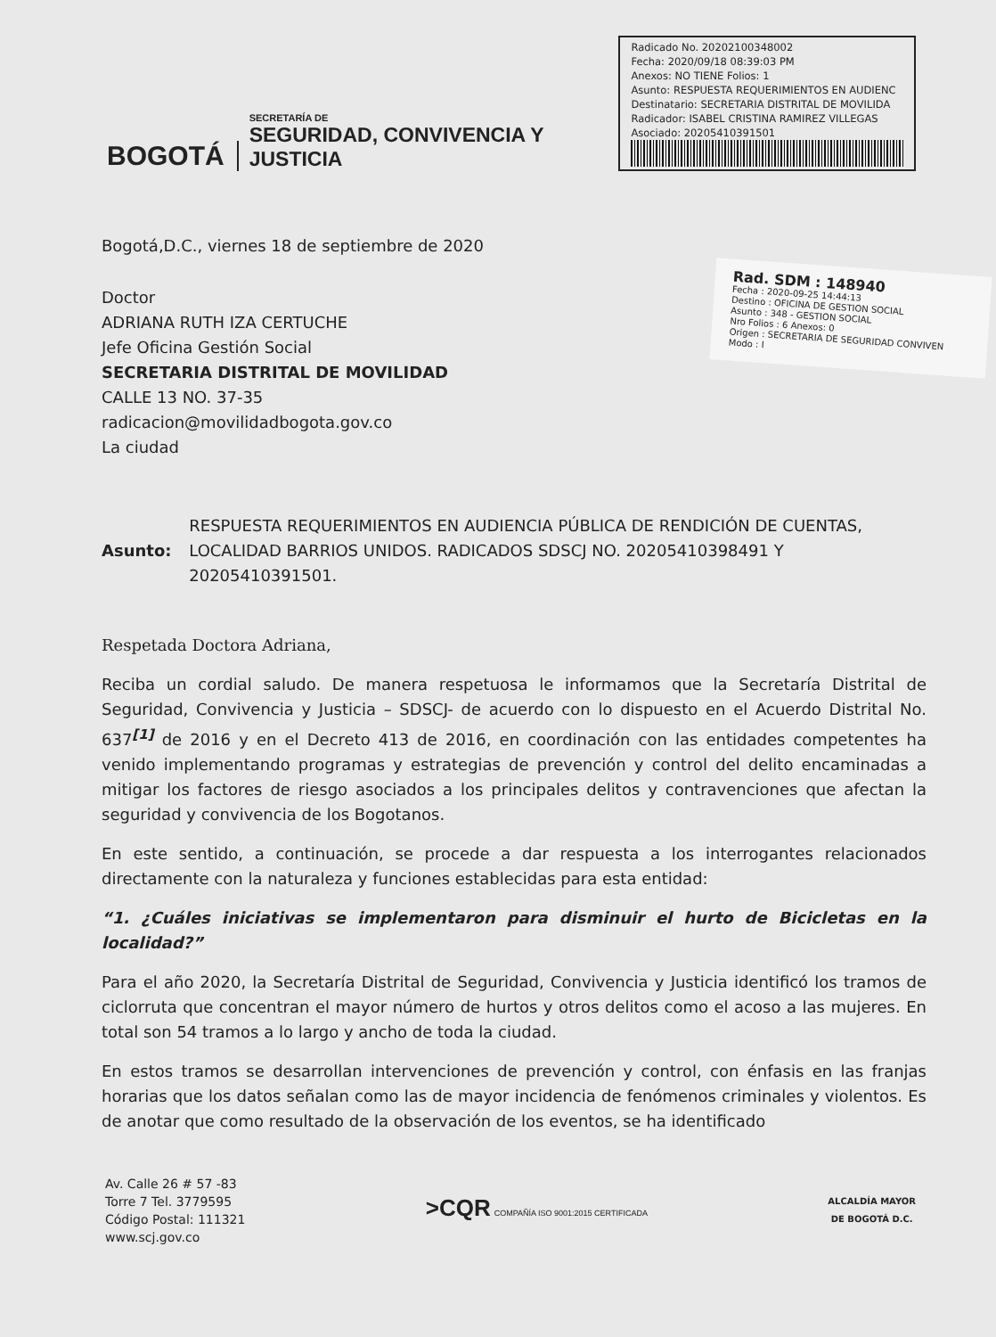BOGOTÁ
SECRETARÍA DE
SEGURIDAD, CONVIVENCIA Y JUSTICIA
Radicado No. 20202100348002
Fecha: 2020/09/18 08:39:03 PM
Anexos: NO TIENE Folios: 1
Asunto: RESPUESTA REQUERIMIENTOS EN AUDIENC
Destinatario: SECRETARIA DISTRITAL DE MOVILIDA
Radicador: ISABEL CRISTINA RAMIREZ VILLEGAS
Asociado: 20205410391501
Rad. SDM : 148940
Fecha : 2020-09-25 14:44:13
Destino : OFICINA DE GESTION SOCIAL
Asunto : 348 - GESTION SOCIAL
Nro Folios : 6 Anexos: 0
Origen : SECRETARIA DE SEGURIDAD CONVIVEN
Modo : I
Bogotá,D.C., viernes 18 de septiembre de 2020
Doctor
ADRIANA RUTH IZA CERTUCHE
Jefe Oficina Gestión Social
SECRETARIA DISTRITAL DE MOVILIDAD
CALLE 13 NO. 37-35
radicacion@movilidadbogota.gov.co
La ciudad
Asunto:
RESPUESTA REQUERIMIENTOS EN AUDIENCIA PÚBLICA DE RENDICIÓN DE CUENTAS, LOCALIDAD BARRIOS UNIDOS. RADICADOS SDSCJ NO. 20205410398491 Y 20205410391501.
Respetada Doctora Adriana,
Reciba un cordial saludo. De manera respetuosa le informamos que la Secretaría Distrital de Seguridad, Convivencia y Justicia – SDSCJ- de acuerdo con lo dispuesto en el Acuerdo Distrital No. 637<sup>[1]</sup> de 2016 y en el Decreto 413 de 2016, en coordinación con las entidades competentes ha venido implementando programas y estrategias de prevención y control del delito encaminadas a mitigar los factores de riesgo asociados a los principales delitos y contravenciones que afectan la seguridad y convivencia de los Bogotanos.
En este sentido, a continuación, se procede a dar respuesta a los interrogantes relacionados directamente con la naturaleza y funciones establecidas para esta entidad:
“1. ¿Cuáles iniciativas se implementaron para disminuir el hurto de Bicicletas en la localidad?”
Para el año 2020, la Secretaría Distrital de Seguridad, Convivencia y Justicia identificó los tramos de ciclorruta que concentran el mayor número de hurtos y otros delitos como el acoso a las mujeres. En total son 54 tramos a lo largo y ancho de toda la ciudad.
En estos tramos se desarrollan intervenciones de prevención y control, con énfasis en las franjas horarias que los datos señalan como las de mayor incidencia de fenómenos criminales y violentos. Es de anotar que como resultado de la observación de los eventos, se ha identificado
Av. Calle 26 # 57 -83
Torre 7 Tel. 3779595
Código Postal: 111321
www.scj.gov.co
>CQR COMPAÑÍA ISO 9001:2015 CERTIFICADA
ALCALDÍA MAYOR
DE BOGOTÁ D.C.